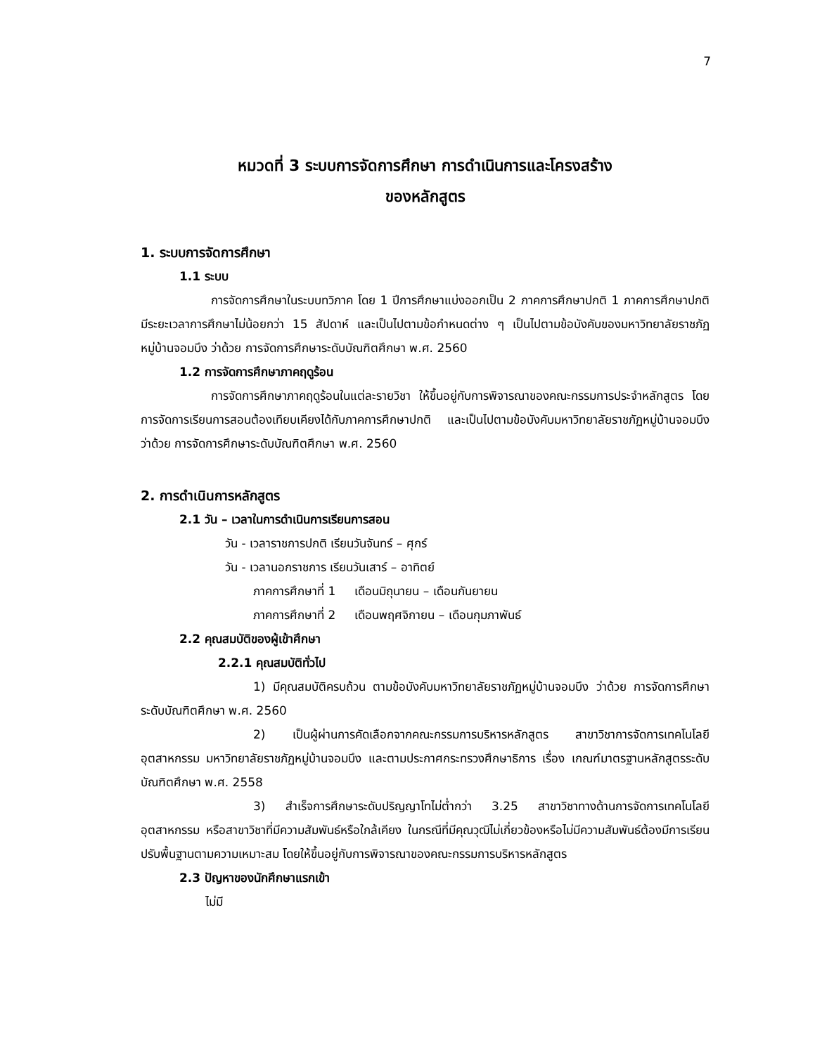7
หมวดที่ 3 ระบบการจัดการศึกษา การดำเนินการและโครงสร้าง
ของหลักสูตร
1. ระบบการจัดการศึกษา
1.1 ระบบ
การจัดการศึกษาในระบบทวิภาค โดย 1 ปีการศึกษาแบ่งออกเป็น 2 ภาคการศึกษาปกติ 1 ภาคการศึกษาปกติมีระยะเวลาการศึกษาไม่น้อยกว่า 15 สัปดาห์ และเป็นไปตามข้อกำหนดต่าง ๆ เป็นไปตามข้อบังคับของมหาวิทยาลัยราชภัฏหมู่บ้านจอมบึง ว่าด้วย การจัดการศึกษาระดับบัณฑิตศึกษา พ.ศ. 2560
1.2 การจัดการศึกษาภาคฤดูร้อน
การจัดการศึกษาภาคฤดูร้อนในแต่ละรายวิชา ให้ขึ้นอยู่กับการพิจารณาของคณะกรรมการประจำหลักสูตร โดยการจัดการเรียนการสอนต้องเทียบเคียงได้กับภาคการศึกษาปกติ และเป็นไปตามข้อบังคับมหาวิทยาลัยราชภัฏหมู่บ้านจอมบึง ว่าด้วย การจัดการศึกษาระดับบัณฑิตศึกษา พ.ศ. 2560
2. การดำเนินการหลักสูตร
2.1 วัน – เวลาในการดำเนินการเรียนการสอน
วัน - เวลาราชการปกติ เรียนวันจันทร์ – ศุกร์
วัน - เวลานอกราชการ เรียนวันเสาร์ – อาทิตย์
ภาคการศึกษาที่ 1 เดือนมิถุนายน – เดือนกันยายน
ภาคการศึกษาที่ 2 เดือนพฤศจิกายน – เดือนกุมภาพันธ์
2.2 คุณสมบัติของผู้เข้าศึกษา
2.2.1 คุณสมบัติทั่วไป
1) มีคุณสมบัติครบถ้วน ตามข้อบังคับมหาวิทยาลัยราชภัฏหมู่บ้านจอมบึง ว่าด้วย การจัดการศึกษาระดับบัณฑิตศึกษา พ.ศ. 2560
2) เป็นผู้ผ่านการคัดเลือกจากคณะกรรมการบริหารหลักสูตร สาขาวิชาการจัดการเทคโนโลยีอุตสาหกรรม มหาวิทยาลัยราชภัฏหมู่บ้านจอมบึง และตามประกาศกระทรวงศึกษาธิการ เรื่อง เกณฑ์มาตรฐานหลักสูตรระดับบัณฑิตศึกษา พ.ศ. 2558
3) สำเร็จการศึกษาระดับปริญญาโทไม่ต่ำกว่า 3.25 สาขาวิชาทางด้านการจัดการเทคโนโลยีอุตสาหกรรม หรือสาขาวิชาที่มีความสัมพันธ์หรือใกล้เคียง ในกรณีที่มีคุณวุฒิไม่เกี่ยวข้องหรือไม่มีความสัมพันธ์ต้องมีการเรียนปรับพื้นฐานตามความเหมาะสม โดยให้ขึ้นอยู่กับการพิจารณาของคณะกรรมการบริหารหลักสูตร
2.3 ปัญหาของนักศึกษาแรกเข้า
ไม่มี